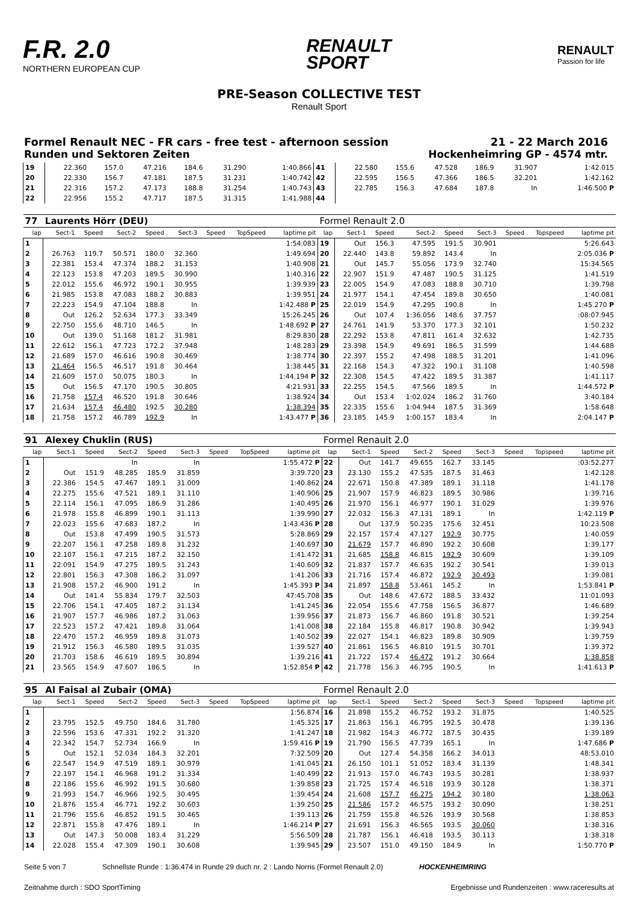F.R. 2.0
NORTHERN EUROPEAN CUP
RENAULT
SPORT
RENAULT
Passion for life
PRE-Season COLLECTIVE TEST
Renault Sport
Formel Renault NEC - FR cars - free test - afternoon session 21 - 22 March 2016
Runden und Sektoren Zeiten Hockenheimring GP - 4574 mtr.
| 19 | 22.360 | 157.0 | 47.216 | 184.6 | 31.290 | | | 1:40.866 | 41 | 22.580 | 155.6 | 47.528 | 186.9 | 31.907 | | | 1:42.015 |
| 20 | 22.330 | 156.7 | 47.181 | 187.5 | 31.231 | | | 1:40.742 | 42 | 22.595 | 156.5 | 47.366 | 186.5 | 32.201 | | | 1:42.162 |
| 21 | 22.316 | 157.2 | 47.173 | 188.8 | 31.254 | | | 1:40.743 | 43 | 22.785 | 156.3 | 47.684 | 187.8 | In | | | 1:46.500 P |
| 22 | 22.956 | 155.2 | 47.717 | 187.5 | 31.315 | | | 1:41.988 | 44 | | | | | | | | |
| 77 | Laurents Hörr (DEU) | | | | | | | | Formel Renault 2.0 | | | | | | | | |
| lap | Sect-1 | Speed | Sect-2 | Speed | Sect-3 | Speed | TopSpeed | laptime pit | lap | Sect-1 | Speed | Sect-2 | Speed | Sect-3 | Speed | Topspeed | laptime pit |
| 1 | | | | | | | | 1:54.083 | 19 | Out | 156.3 | 47.595 | 191.5 | 30.901 | | | 5:26.643 |
| 2 | 26.763 | 119.7 | 50.571 | 180.0 | 32.360 | | | 1:49.694 | 20 | 22.440 | 143.8 | 59.892 | 143.4 | In | | | 2:05.036 P |
| 3 | 22.381 | 153.4 | 47.374 | 188.2 | 31.153 | | | 1:40.908 | 21 | Out | 145.7 | 55.056 | 173.9 | 32.740 | | | 15:34.565 |
| 4 | 22.123 | 153.8 | 47.203 | 189.5 | 30.990 | | | 1:40.316 | 22 | 22.907 | 151.9 | 47.487 | 190.5 | 31.125 | | | 1:41.519 |
| 5 | 22.012 | 155.6 | 46.972 | 190.1 | 30.955 | | | 1:39.939 | 23 | 22.005 | 154.9 | 47.083 | 188.8 | 30.710 | | | 1:39.798 |
| 6 | 21.985 | 153.8 | 47.083 | 188.2 | 30.883 | | | 1:39.951 | 24 | 21.977 | 154.1 | 47.454 | 189.8 | 30.650 | | | 1:40.081 |
| 7 | 22.223 | 154.9 | 47.104 | 188.8 | In | | | 1:42.488 P | 25 | 22.019 | 154.9 | 47.295 | 190.8 | In | | | 1:45.270 P |
| 8 | Out | 126.2 | 52.634 | 177.3 | 33.349 | | | 15:26.245 | 26 | Out | 107.4 | 1:36.056 | 148.6 | 37.757 | | | :08:07.945 |
| 9 | 22.750 | 155.6 | 48.710 | 146.5 | In | | | 1:48.692 P | 27 | 24.761 | 141.9 | 53.370 | 177.3 | 32.101 | | | 1:50.232 |
| 10 | Out | 139.0 | 51.168 | 181.2 | 31.981 | | | 8:29.830 | 28 | 22.292 | 153.8 | 47.811 | 161.4 | 32.632 | | | 1:42.735 |
| 11 | 22.612 | 156.1 | 47.723 | 172.2 | 37.948 | | | 1:48.283 | 29 | 23.398 | 154.9 | 49.691 | 186.5 | 31.599 | | | 1:44.688 |
| 12 | 21.689 | 157.0 | 46.616 | 190.8 | 30.469 | | | 1:38.774 | 30 | 22.397 | 155.2 | 47.498 | 188.5 | 31.201 | | | 1:41.096 |
| 13 | 21.464 | 156.5 | 46.517 | 191.8 | 30.464 | | | 1:38.445 | 31 | 22.168 | 154.3 | 47.322 | 190.1 | 31.108 | | | 1:40.598 |
| 14 | 21.609 | 157.0 | 50.075 | 180.3 | In | | | 1:44.194 P | 32 | 22.308 | 154.5 | 47.422 | 189.5 | 31.387 | | | 1:41.117 |
| 15 | Out | 156.5 | 47.170 | 190.5 | 30.805 | | | 4:21.931 | 33 | 22.255 | 154.5 | 47.566 | 189.5 | In | | | 1:44.572 P |
| 16 | 21.758 | 157.4 | 46.520 | 191.8 | 30.646 | | | 1:38.924 | 34 | Out | 153.4 | 1:02.024 | 186.2 | 31.760 | | | 3:40.184 |
| 17 | 21.634 | 157.4 | 46.480 | 192.5 | 30.280 | | | 1:38.394 | 35 | 22.335 | 155.6 | 1:04.944 | 187.5 | 31.369 | | | 1:58.648 |
| 18 | 21.758 | 157.2 | 46.789 | 192.9 | In | | | 1:43.477 P | 36 | 23.185 | 145.9 | 1:00.157 | 183.4 | In | | | 2:04.147 P |
| 91 | Alexey Chuklin (RUS) | | | | | | | | Formel Renault 2.0 | | | | | | | | |
| lap | Sect-1 | Speed | Sect-2 | Speed | Sect-3 | Speed | TopSpeed | laptime pit | lap | Sect-1 | Speed | Sect-2 | Speed | Sect-3 | Speed | Topspeed | laptime pit |
| 1 | | | In | | In | | | 1:55.472 P | 22 | Out | 141.7 | 49.655 | 162.7 | 33.145 | | | :03:52.277 |
| 2 | Out | 151.9 | 48.285 | 185.9 | 31.859 | | | 3:39.720 | 23 | 23.130 | 155.2 | 47.535 | 187.5 | 31.463 | | | 1:42.128 |
| 3 | 22.386 | 154.5 | 47.467 | 189.1 | 31.009 | | | 1:40.862 | 24 | 22.671 | 150.8 | 47.389 | 189.1 | 31.118 | | | 1:41.178 |
| 4 | 22.275 | 155.6 | 47.521 | 189.1 | 31.110 | | | 1:40.906 | 25 | 21.907 | 157.9 | 46.823 | 189.5 | 30.986 | | | 1:39.716 |
| 5 | 22.114 | 156.1 | 47.095 | 186.9 | 31.286 | | | 1:40.495 | 26 | 21.970 | 156.1 | 46.977 | 190.1 | 31.029 | | | 1:39.976 |
| 6 | 21.978 | 155.8 | 46.899 | 190.1 | 31.113 | | | 1:39.990 | 27 | 22.032 | 156.3 | 47.131 | 189.1 | In | | | 1:42.119 P |
| 7 | 22.023 | 155.6 | 47.683 | 187.2 | In | | | 1:43.436 P | 28 | Out | 137.9 | 50.235 | 175.6 | 32.451 | | | 10:23.508 |
| 8 | Out | 153.8 | 47.499 | 190.5 | 31.573 | | | 5:28.869 | 29 | 22.157 | 157.4 | 47.127 | 192.9 | 30.775 | | | 1:40.059 |
| 9 | 22.207 | 156.1 | 47.258 | 189.8 | 31.232 | | | 1:40.697 | 30 | 21.679 | 157.7 | 46.890 | 192.2 | 30.608 | | | 1:39.177 |
| 10 | 22.107 | 156.1 | 47.215 | 187.2 | 32.150 | | | 1:41.472 | 31 | 21.685 | 158.8 | 46.815 | 192.9 | 30.609 | | | 1:39.109 |
| 11 | 22.091 | 154.9 | 47.275 | 189.5 | 31.243 | | | 1:40.609 | 32 | 21.837 | 157.7 | 46.635 | 192.2 | 30.541 | | | 1:39.013 |
| 12 | 22.801 | 156.3 | 47.308 | 186.2 | 31.097 | | | 1:41.206 | 33 | 21.716 | 157.4 | 46.872 | 192.9 | 30.493 | | | 1:39.081 |
| 13 | 21.908 | 157.2 | 46.900 | 191.2 | In | | | 1:45.393 P | 34 | 21.897 | 158.8 | 53.461 | 145.2 | In | | | 1:53.841 P |
| 14 | Out | 141.4 | 55.834 | 179.7 | 32.503 | | | 47:45.708 | 35 | Out | 148.6 | 47.672 | 188.5 | 33.432 | | | 11:01.093 |
| 15 | 22.706 | 154.1 | 47.405 | 187.2 | 31.134 | | | 1:41.245 | 36 | 22.054 | 155.6 | 47.758 | 156.5 | 36.877 | | | 1:46.689 |
| 16 | 21.907 | 157.7 | 46.986 | 187.2 | 31.063 | | | 1:39.956 | 37 | 21.873 | 156.7 | 46.860 | 191.8 | 30.521 | | | 1:39.254 |
| 17 | 22.523 | 157.2 | 47.421 | 189.8 | 31.064 | | | 1:41.008 | 38 | 22.184 | 155.8 | 46.817 | 190.8 | 30.942 | | | 1:39.943 |
| 18 | 22.470 | 157.2 | 46.959 | 189.8 | 31.073 | | | 1:40.502 | 39 | 22.027 | 154.1 | 46.823 | 189.8 | 30.909 | | | 1:39.759 |
| 19 | 21.912 | 156.3 | 46.580 | 189.5 | 31.035 | | | 1:39.527 | 40 | 21.861 | 156.5 | 46.810 | 191.5 | 30.701 | | | 1:39.372 |
| 20 | 21.703 | 158.6 | 46.619 | 189.5 | 30.894 | | | 1:39.216 | 41 | 21.722 | 157.4 | 46.472 | 191.2 | 30.664 | | | 1:38.858 |
| 21 | 23.565 | 154.9 | 47.607 | 186.5 | In | | | 1:52.854 P | 42 | 21.778 | 156.3 | 46.795 | 190.5 | In | | | 1:41.613 P |
| 95 | Al Faisal al Zubair (OMA) | | | | | | | | Formel Renault 2.0 | | | | | | | | |
| lap | Sect-1 | Speed | Sect-2 | Speed | Sect-3 | Speed | TopSpeed | laptime pit | lap | Sect-1 | Speed | Sect-2 | Speed | Sect-3 | Speed | Topspeed | laptime pit |
| 1 | | | | | | | | 1:56.874 | 16 | 21.898 | 155.2 | 46.752 | 193.2 | 31.875 | | | 1:40.525 |
| 2 | 23.795 | 152.5 | 49.750 | 184.6 | 31.780 | | | 1:45.325 | 17 | 21.863 | 156.1 | 46.795 | 192.5 | 30.478 | | | 1:39.136 |
| 3 | 22.596 | 153.6 | 47.331 | 192.2 | 31.320 | | | 1:41.247 | 18 | 21.982 | 154.3 | 46.772 | 187.5 | 30.435 | | | 1:39.189 |
| 4 | 22.342 | 154.7 | 52.734 | 166.9 | In | | | 1:59.416 P | 19 | 21.790 | 156.5 | 47.739 | 165.1 | In | | | 1:47.686 P |
| 5 | Out | 152.1 | 52.034 | 184.3 | 32.201 | | | 7:32.509 | 20 | Out | 127.4 | 54.358 | 166.2 | 34.013 | | | 48:53.010 |
| 6 | 22.547 | 154.9 | 47.519 | 189.1 | 30.979 | | | 1:41.045 | 21 | 26.150 | 101.1 | 51.052 | 183.4 | 31.139 | | | 1:48.341 |
| 7 | 22.197 | 154.1 | 46.968 | 191.2 | 31.334 | | | 1:40.499 | 22 | 21.913 | 157.0 | 46.743 | 193.5 | 30.281 | | | 1:38.937 |
| 8 | 22.186 | 155.6 | 46.992 | 191.5 | 30.680 | | | 1:39.858 | 23 | 21.725 | 157.4 | 46.518 | 193.9 | 30.128 | | | 1:38.371 |
| 9 | 21.993 | 154.7 | 46.966 | 192.5 | 30.495 | | | 1:39.454 | 24 | 21.608 | 157.7 | 46.275 | 194.2 | 30.180 | | | 1:38.063 |
| 10 | 21.876 | 155.4 | 46.771 | 192.2 | 30.603 | | | 1:39.250 | 25 | 21.586 | 157.2 | 46.575 | 193.2 | 30.090 | | | 1:38.251 |
| 11 | 21.796 | 155.6 | 46.852 | 191.5 | 30.465 | | | 1:39.113 | 26 | 21.759 | 155.8 | 46.526 | 193.9 | 30.568 | | | 1:38.853 |
| 12 | 22.871 | 155.8 | 47.476 | 189.1 | In | | | 1:46.214 P | 27 | 21.691 | 156.3 | 46.565 | 193.5 | 30.060 | | | 1:38.316 |
| 13 | Out | 147.3 | 50.008 | 183.4 | 31.229 | | | 5:56.509 | 28 | 21.787 | 156.1 | 46.418 | 193.5 | 30.113 | | | 1:38.318 |
| 14 | 22.028 | 155.4 | 47.309 | 190.1 | 30.608 | | | 1:39.945 | 29 | 23.507 | 151.0 | 49.150 | 184.9 | In | | | 1:50.770 P |
Seite 5 von 7 Schnellste Runde : 1:36.474 in Runde 29 duch nr. 2 : Lando Norris (Formel Renault 2.0) HOCKENHEIMRING
Zeitnahme durch : SDO SportTiming Ergebnisse und Rundenzeiten : www.raceresults.at